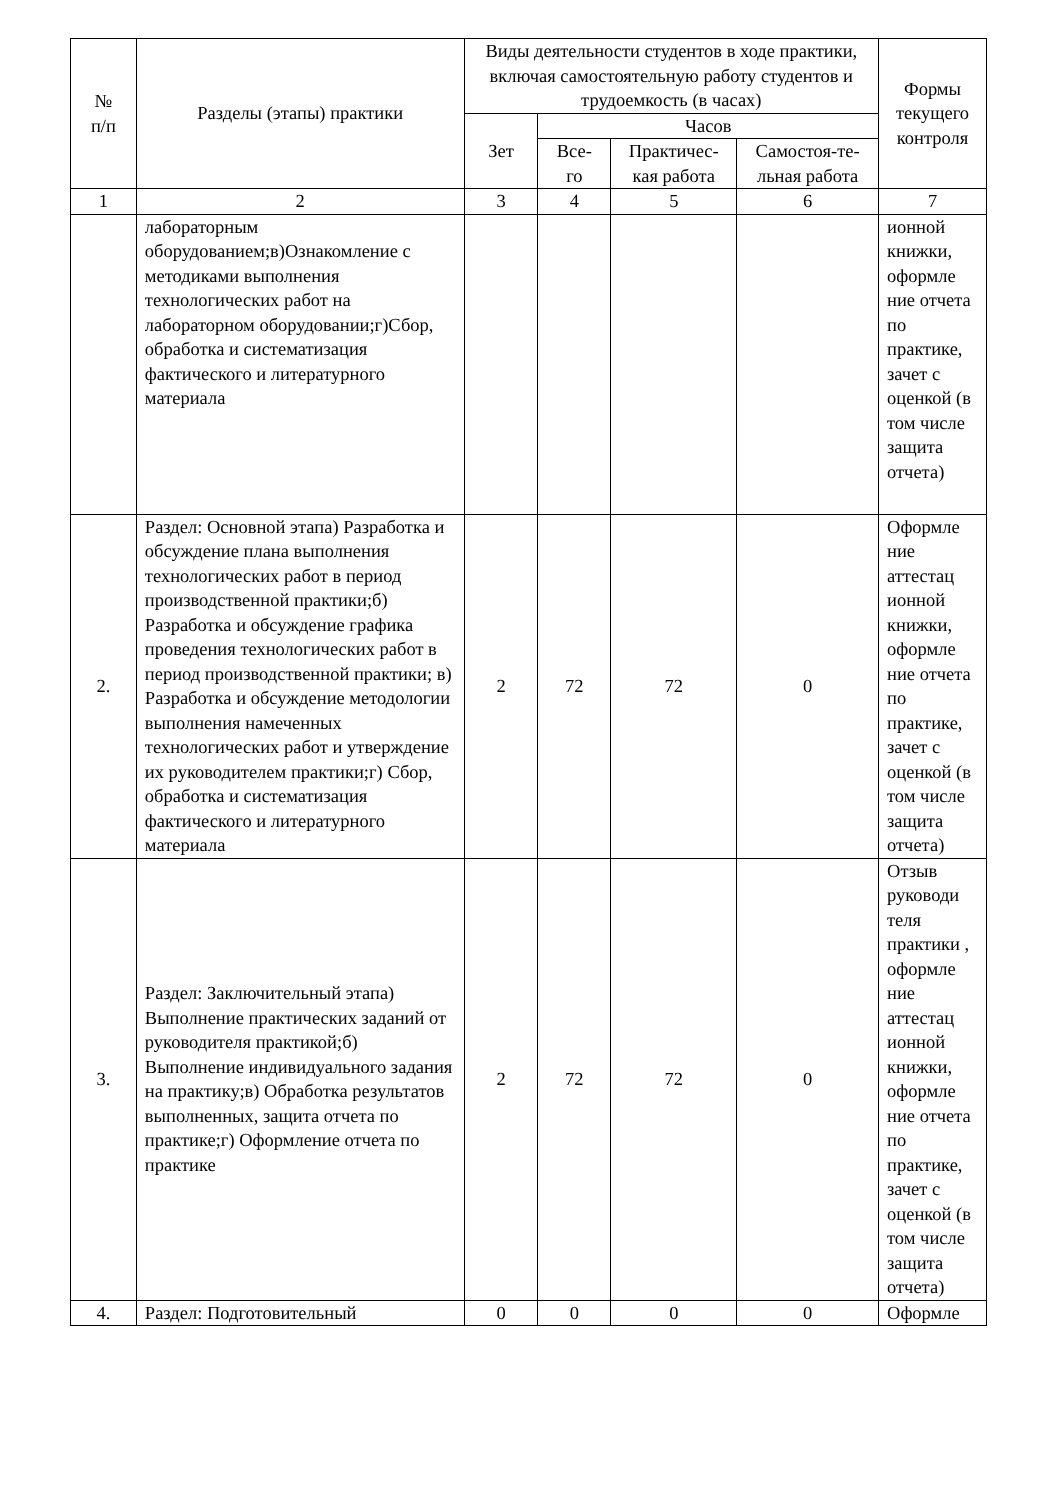| № п/п | Разделы (этапы) практики | Виды деятельности студентов в ходе практики, включая самостоятельную работу студентов и трудоемкость (в часах) | | | | Формы текущего контроля |
| --- | --- | --- | --- | --- | --- | --- |
| | | Зет | Часов | | | |
| | | | Все- го | Практичес- кая работа | Самостоя-те- льная работа | |
| 1 | 2 | 3 | 4 | 5 | 6 | 7 |
| | лабораторным оборудованием;в)Ознакомление с методиками выполнения технологических работ на лабораторном оборудовании;г)Сбор, обработка и систематизация фактического и литературного материала | | | | | ионной книжки, оформле ние отчета по практике, зачет с оценкой (в том числе защита отчета) |
| 2. | Раздел: Основной этапа) Разработка и обсуждение плана выполнения технологических работ в период производственной практики;б) Разработка и обсуждение графика проведения технологических работ в период производственной практики; в) Разработка и обсуждение методологии выполнения намеченных технологических работ и утверждение их руководителем практики;г) Сбор, обработка и систематизация фактического и литературного материала | 2 | 72 | 72 | 0 | Оформле ние аттестац ионной книжки, оформле ние отчета по практике, зачет с оценкой (в том числе защита отчета) |
| 3. | Раздел: Заключительный этапа) Выполнение практических заданий от руководителя практикой;б) Выполнение индивидуального задания на практику;в) Обработка результатов выполненных, защита отчета по практике;г) Оформление отчета по практике | 2 | 72 | 72 | 0 | Отзыв руководи теля практики , оформле ние аттестац ионной книжки, оформле ние отчета по практике, зачет с оценкой (в том числе защита отчета) |
| 4. | Раздел: Подготовительный | 0 | 0 | 0 | 0 | Оформле |